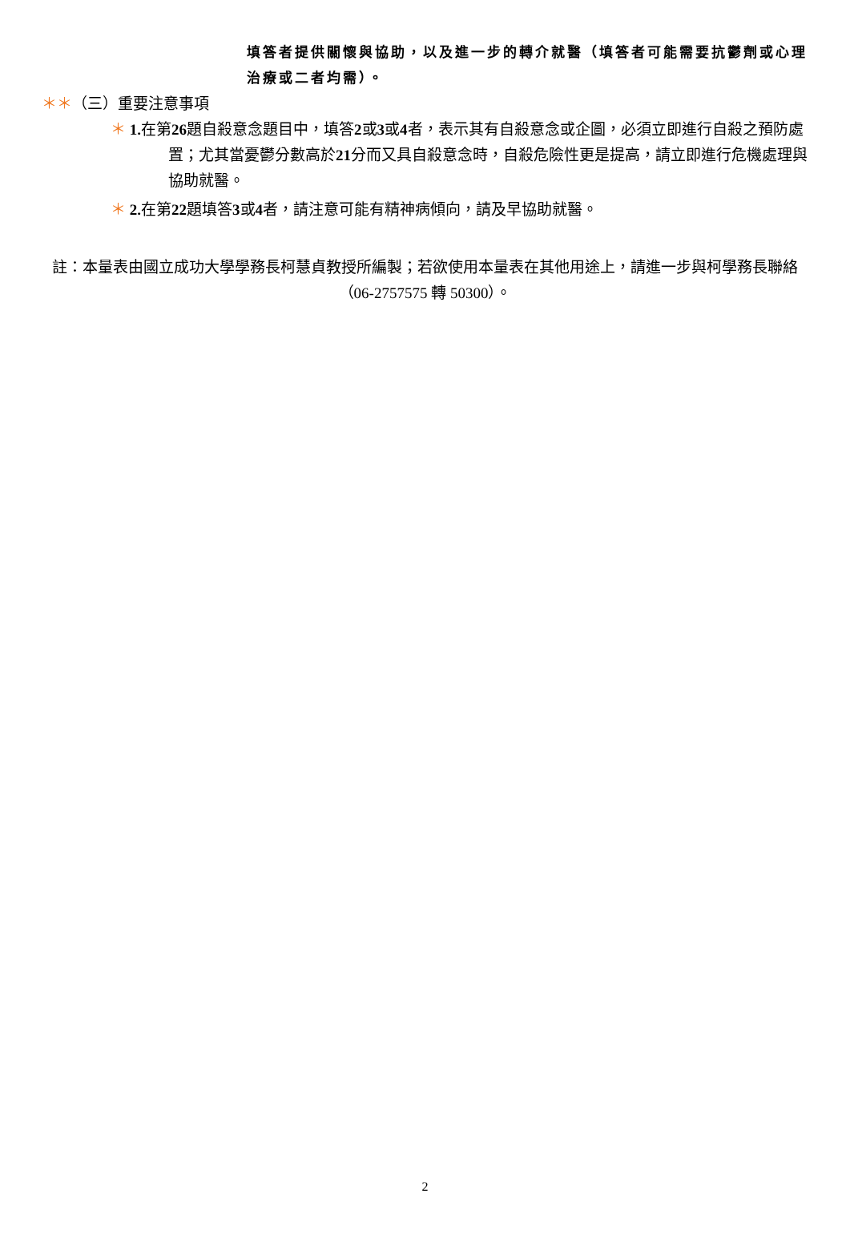填答者提供關懷與協助，以及進一步的轉介就醫（填答者可能需要抗鬱劑或心理治療或二者均需）。
＊＊（三）重要注意事項
＊ 1. 在第26題自殺意念題目中，填答2或3或4者，表示其有自殺意念或企圖，必須立即進行自殺之預防處置；尤其當憂鬱分數高於21分而又具自殺意念時，自殺危險性更是提高，請立即進行危機處理與協助就醫。
＊ 2. 在第22題填答3或4者，請注意可能有精神病傾向，請及早協助就醫。
註：本量表由國立成功大學學務長柯慧貞教授所編製；若欲使用本量表在其他用途上，請進一步與柯學務長聯絡（06-2757575 轉 50300）。
2